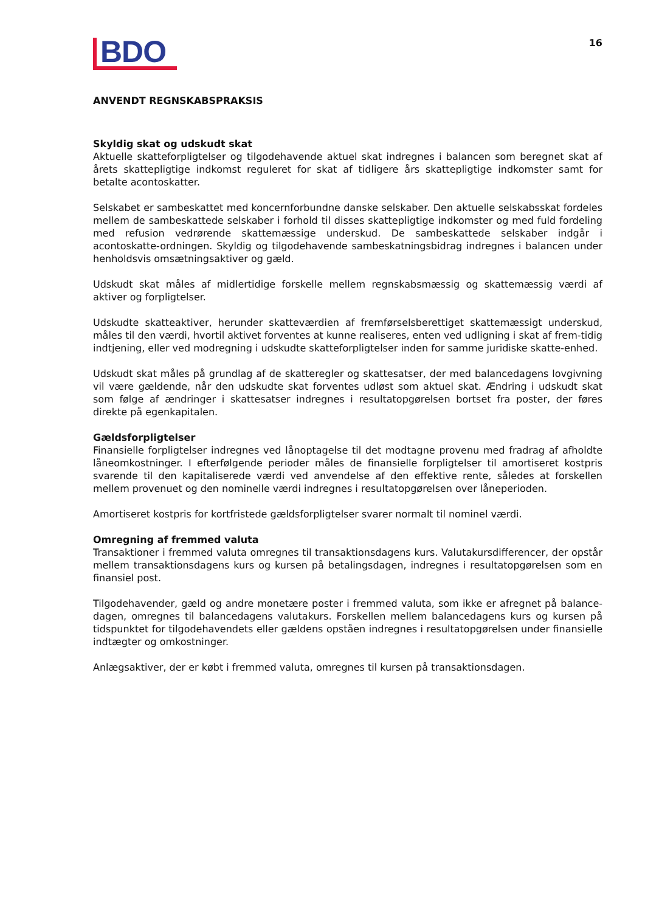BDO
16
ANVENDT REGNSKABSPRAKSIS
Skyldig skat og udskudt skat
Aktuelle skatteforpligtelser og tilgodehavende aktuel skat indregnes i balancen som beregnet skat af årets skattepligtige indkomst reguleret for skat af tidligere års skattepligtige indkomster samt for betalte acontoskatter.
Selskabet er sambeskattet med koncernforbundne danske selskaber. Den aktuelle selskabsskat fordeles mellem de sambeskattede selskaber i forhold til disses skattepligtige indkomster og med fuld fordeling med refusion vedrørende skattemæssige underskud. De sambeskattede selskaber indgår i acontoskatte-ordningen. Skyldig og tilgodehavende sambeskatningsbidrag indregnes i balancen under henholdsvis omsætningsaktiver og gæld.
Udskudt skat måles af midlertidige forskelle mellem regnskabsmæssig og skattemæssig værdi af aktiver og forpligtelser.
Udskudte skatteaktiver, herunder skatteværdien af fremførselsberettiget skattemæssigt underskud, måles til den værdi, hvortil aktivet forventes at kunne realiseres, enten ved udligning i skat af frem-tidig indtjening, eller ved modregning i udskudte skatteforpligtelser inden for samme juridiske skatte-enhed.
Udskudt skat måles på grundlag af de skatteregler og skattesatser, der med balancedagens lovgivning vil være gældende, når den udskudte skat forventes udløst som aktuel skat. Ændring i udskudt skat som følge af ændringer i skattesatser indregnes i resultatopgørelsen bortset fra poster, der føres direkte på egenkapitalen.
Gældsforpligtelser
Finansielle forpligtelser indregnes ved lånoptagelse til det modtagne provenu med fradrag af afholdte låneomkostninger. I efterfølgende perioder måles de finansielle forpligtelser til amortiseret kostpris svarende til den kapitaliserede værdi ved anvendelse af den effektive rente, således at forskellen mellem provenuet og den nominelle værdi indregnes i resultatopgørelsen over låneperioden.
Amortiseret kostpris for kortfristede gældsforpligtelser svarer normalt til nominel værdi.
Omregning af fremmed valuta
Transaktioner i fremmed valuta omregnes til transaktionsdagens kurs. Valutakursdifferencer, der opstår mellem transaktionsdagens kurs og kursen på betalingsdagen, indregnes i resultatopgørelsen som en finansiel post.
Tilgodehavender, gæld og andre monetære poster i fremmed valuta, som ikke er afregnet på balance-dagen, omregnes til balancedagens valutakurs. Forskellen mellem balancedagens kurs og kursen på tidspunktet for tilgodehavendets eller gældens opståen indregnes i resultatopgørelsen under finansielle indtægter og omkostninger.
Anlægsaktiver, der er købt i fremmed valuta, omregnes til kursen på transaktionsdagen.